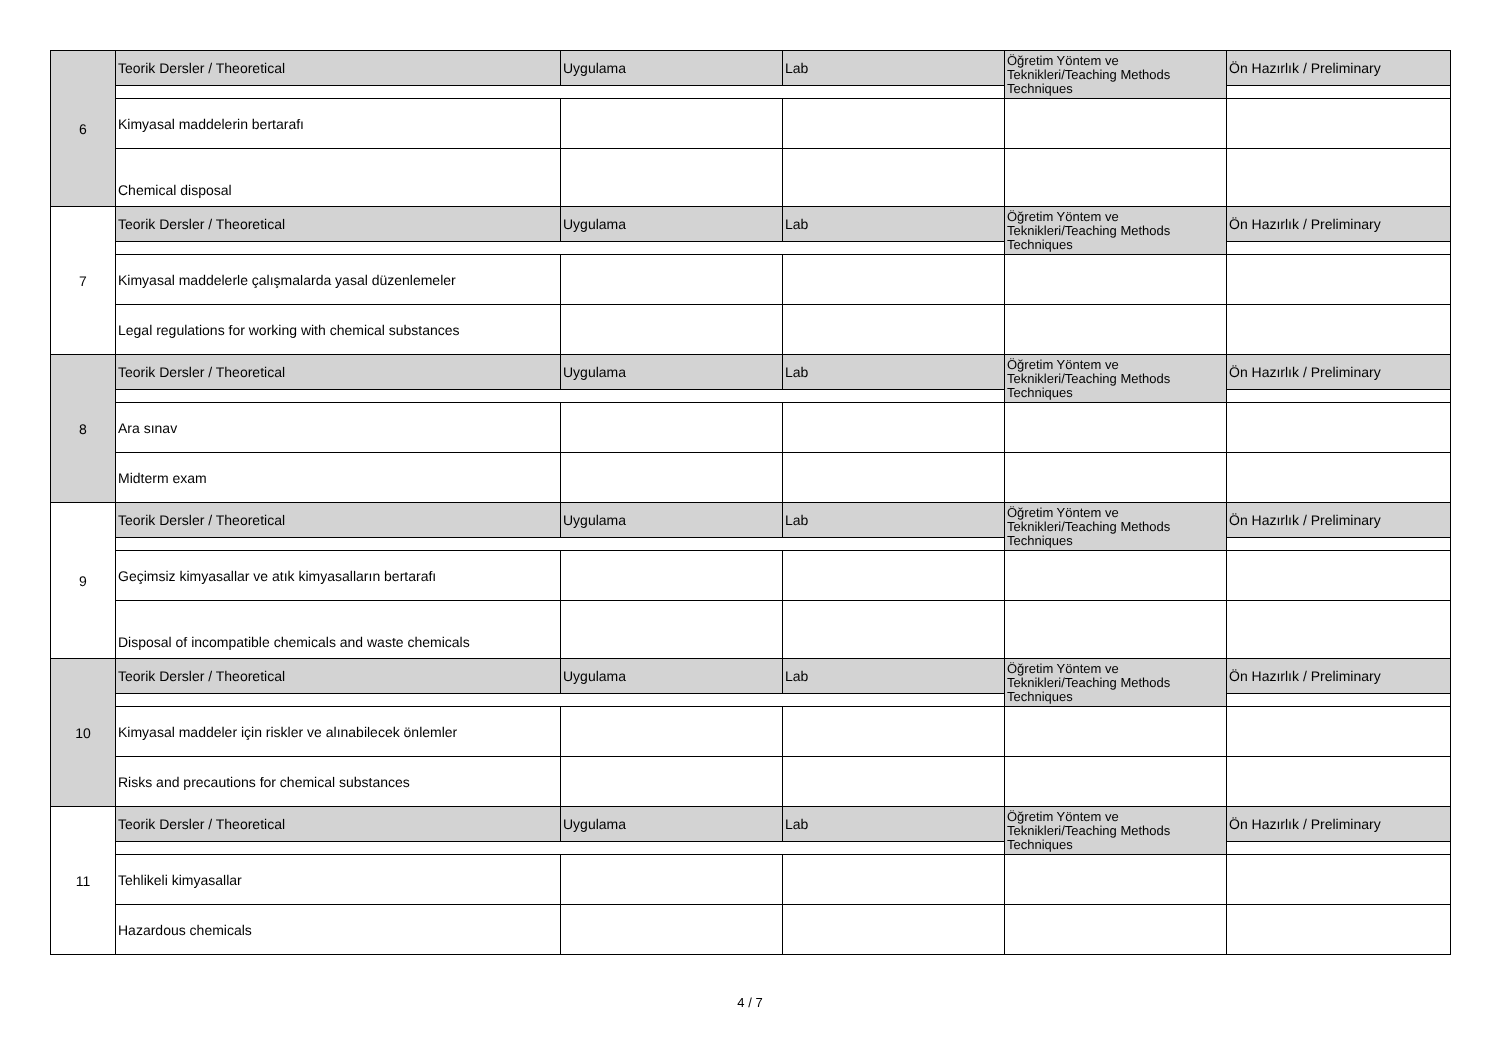| 6 | Teorik Dersler / Theoretical | Uygulama | Lab | Öğretim Yöntem ve Teknikleri/Teaching Methods Techniques | Ön Hazırlık / Preliminary |
| | Kimyasal maddelerin bertarafı | | | | |
| | Chemical disposal | | | | |
| 7 | Teorik Dersler / Theoretical | Uygulama | Lab | Öğretim Yöntem ve Teknikleri/Teaching Methods Techniques | Ön Hazırlık / Preliminary |
| | Kimyasal maddelerle çalışmalarda yasal düzenlemeler | | | | |
| | Legal regulations for working with chemical substances | | | | |
| 8 | Teorik Dersler / Theoretical | Uygulama | Lab | Öğretim Yöntem ve Teknikleri/Teaching Methods Techniques | Ön Hazırlık / Preliminary |
| | Ara sınav | | | | |
| | Midterm exam | | | | |
| 9 | Teorik Dersler / Theoretical | Uygulama | Lab | Öğretim Yöntem ve Teknikleri/Teaching Methods Techniques | Ön Hazırlık / Preliminary |
| | Geçimsiz kimyasallar ve atık kimyasalların bertarafı | | | | |
| | Disposal of incompatible chemicals and waste chemicals | | | | |
| 10 | Teorik Dersler / Theoretical | Uygulama | Lab | Öğretim Yöntem ve Teknikleri/Teaching Methods Techniques | Ön Hazırlık / Preliminary |
| | Kimyasal maddeler için riskler ve alınabilecek önlemler | | | | |
| | Risks and precautions for chemical substances | | | | |
| 11 | Teorik Dersler / Theoretical | Uygulama | Lab | Öğretim Yöntem ve Teknikleri/Teaching Methods Techniques | Ön Hazırlık / Preliminary |
| | Tehlikeli kimyasallar | | | | |
| | Hazardous chemicals | | | | |
4 / 7